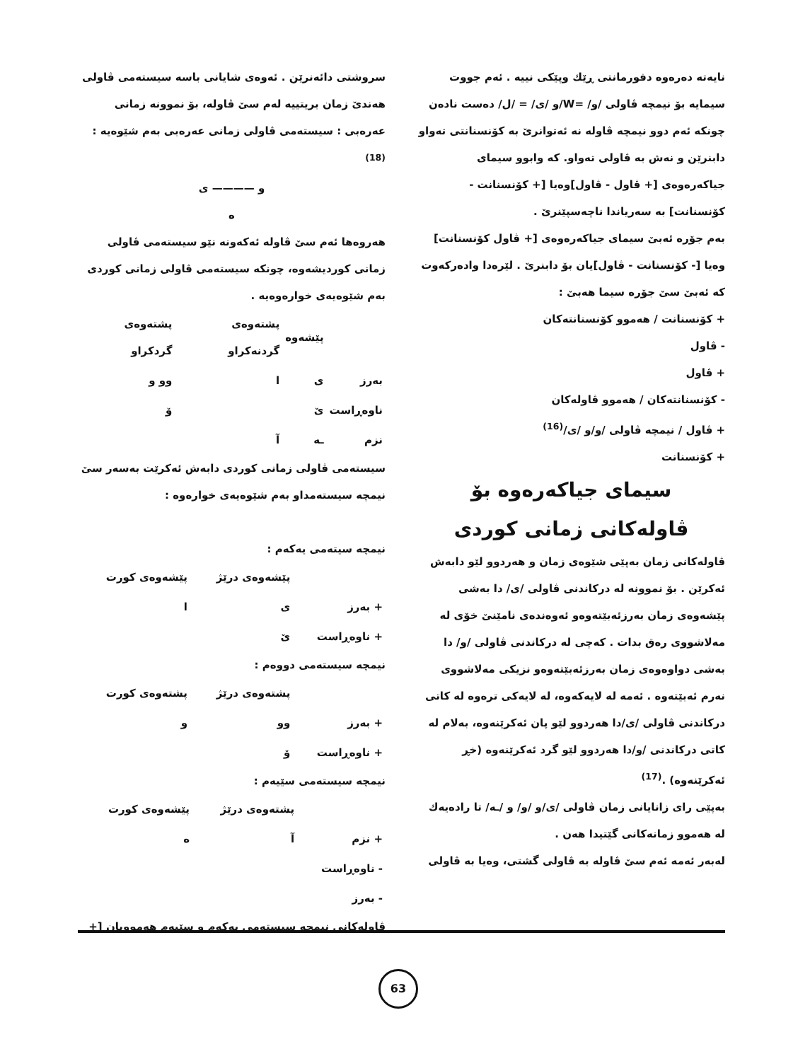نایەتە دەرەوە دفورمانتی ڕێك وپێکی نییە . ئەم جووت سیمایە بۆ نیمچە ڤاولی /و/ =W/و /ی/ = /ل/ دەست نادەن چونکە ئەم دوو نیمچە ڤاولە نە ئەتوانرێ بە کۆنسنانتی تەواو دابنرێن و نەش بە ڤاولی تەواو. کە وابوو سیمای جیاکەرەوەی [+ ڤاول - ڤاول]وەیا [+ کۆنسنانت - کۆنسنانت] بە سەریاندا ناچەسپێنرێ .
بەم جۆرە ئەبێ سیمای جیاکەرەوەی [+ ڤاول کۆنسنانت] وەیا [- کۆنسنانت - ڤاول]یان بۆ دابنرێ . لێرەدا وادەرکەوت کە ئەبێ سێ جۆرە سیما هەبێ :
+ کۆنسنانت / هەموو کۆنسنانتەکان
- ڤاول
+ ڤاول
- کۆنسنانتەکان / هەموو ڤاولەکان
+ ڤاول / نیمچە ڤاولی /و/و /ی/<sup>(16)</sup>
+ کۆنسنانت
سیمای جیاکەرەوە بۆ
ڤاولەکانی زمانی کوردی
ڤاولەکانی زمان بەپێی شێوەی زمان و هەردوو لێو دابەش ئەکرێن . بۆ نموونە لە درکاندنی ڤاولی /ی/ دا بەشی پێشەوەی زمان بەرزئەبێتەوەو ئەوەندەی نامێنێ خۆی لە مەلاشووی رەق بدات . کەچی لە درکاندنی ڤاولی /و/ دا بەشی دواوەوەی زمان بەرزئەبێتەوەو نزیکی مەلاشووی نەرم ئەبێتەوە . ئەمە لە لایەکەوە، لە لایەکی ترەوە لە کاتی درکاندنی ڤاولی /ی/دا هەردوو لێو پان ئەکرێنەوە، بەلام لە کاتی درکاندنی /و/دا هەردوو لێو گرد ئەکرێنەوە (خڕ ئەکرێنەوە) .<sup>(17)</sup>
بەپێی رای زانایانی زمان ڤاولی /ی/و /و/ و /ـە/ تا رادەیەك لە هەموو زمانەکانی گێتیدا هەن .
لەبەر ئەمە ئەم سێ ڤاولە بە ڤاولی گشتی، وەیا بە ڤاولی
سروشتی دائەنرێن . ئەوەی شایانی باسە سیستەمی ڤاولی هەندێ زمان بریتییە لەم سێ ڤاولە، بۆ نموونە زمانی عەرەبی : سیستەمی ڤاولی زمانی عەرەبی بەم شێوەیە :<sup>(18)</sup>
و ———— ی
ە
هەروەها ئەم سێ ڤاولە ئەکەونە نێو سیستەمی ڤاولی زمانی کوردیشەوە، چونکە سیستەمی ڤاولی زمانی کوردی بەم شێوەیەی خوارەوەیە .
| | پێشەوە | پشتەوەی گردنەکراو | پشتەوەی گردکراو |
| --- | --- | --- | --- |
| بەرز | ی | ا | وو و |
| ناوەڕاست | ێ | | ۆ |
| نزم | ـە | آ | |
سیستەمی ڤاولی زمانی کوردی دابەش ئەکرێت بەسەر سێ نیمچە سیستەمداو بەم شێوەیەی خوارەوە :
نیمچە سیتەمی یەکەم :
| | پێشەوەی درێژ | پێشەوەی کورت |
| --- | --- | --- |
| + بەرز | ی | ا |
| + ناوەڕاست | ێ | |
نیمچە سیستەمی دووەم :
| | پشتەوەی درێژ | پشتەوەی کورت |
| --- | --- | --- |
| + بەرز | وو | و |
| + ناوەڕاست | ۆ | |
نیمچە سیستەمی سێیەم :
| | پشتەوەی درێژ | پێشەوەی کورت |
| --- | --- | --- |
| + نزم | آ | ە |
| - ناوەڕاست | | |
| - بەرز | | |
ڤاولەکانی نیمچە سیستەمی یەکەم و سێیەم هەموویان [+
63